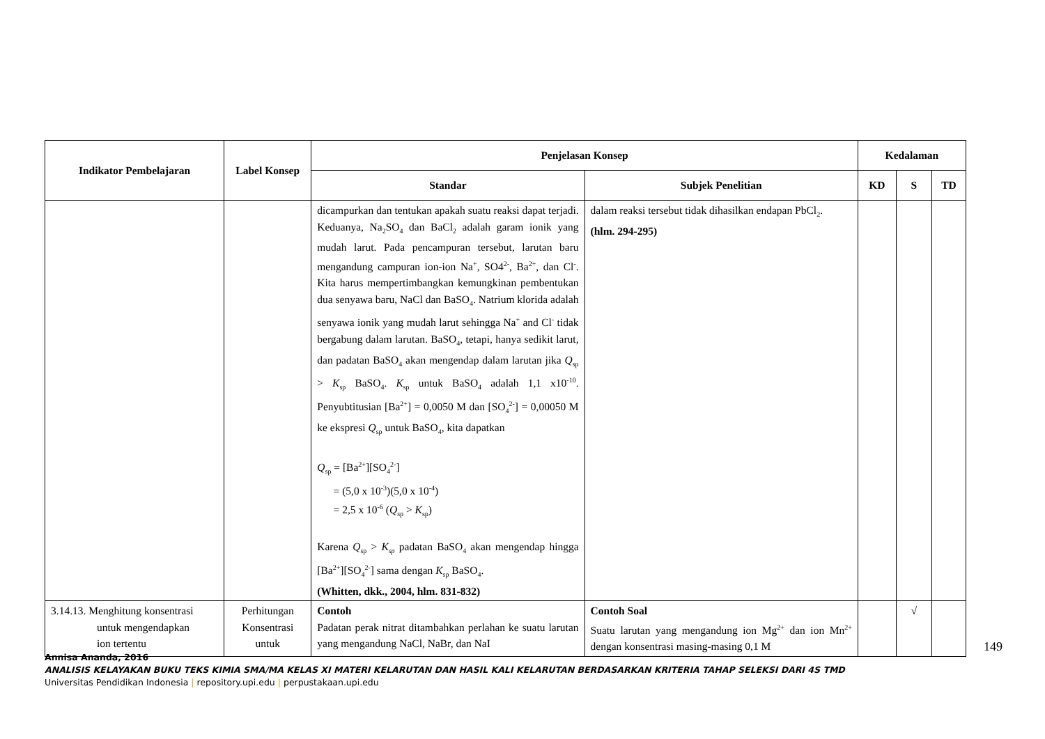| Indikator Pembelajaran | Label Konsep | Penjelasan Konsep | | Kedalaman | | |
| --- | --- | --- | --- | --- | --- | --- |
| | | Standar | Subjek Penelitian | KD | S | TD |
| | | dicampurkan dan tentukan apakah suatu reaksi dapat terjadi. Keduanya, Na<sub>2</sub>SO<sub>4</sub> dan BaCl<sub>2</sub> adalah garam ionik yang mudah larut. Pada pencampuran tersebut, larutan baru mengandung campuran ion-ion Na<sup>+</sup>, SO4<sup>2-</sup>, Ba<sup>2+</sup>, dan Cl<sup>-</sup>. Kita harus mempertimbangkan kemungkinan pembentukan dua senyawa baru, NaCl dan BaSO<sub>4</sub>. Natrium klorida adalah senyawa ionik yang mudah larut sehingga Na<sup>+</sup> and Cl<sup>-</sup> tidak bergabung dalam larutan. BaSO<sub>4</sub>, tetapi, hanya sedikit larut, dan padatan BaSO<sub>4</sub> akan mengendap dalam larutan jika Q<sub>sp</sub> > K<sub>sp</sub> BaSO<sub>4</sub>. K<sub>sp</sub> untuk BaSO<sub>4</sub> adalah 1,1 x10<sup>-10</sup>. Penyubtitusian [Ba<sup>2+</sup>] = 0,0050 M dan [SO<sub>4</sub><sup>2-</sup>] = 0,00050 M ke ekspresi Q<sub>sp</sub> untuk BaSO<sub>4</sub>, kita dapatkan Q<sub>sp</sub> = [Ba<sup>2+</sup>][SO<sub>4</sub><sup>2-</sup>] = (5,0 x 10<sup>-3</sup>)(5,0 x 10<sup>-4</sup>) = 2,5 x 10<sup>-6</sup> ( Q<sub>sp</sub> > K<sub>sp</sub>) Karena Q<sub>sp</sub> > K<sub>sp</sub> padatan BaSO<sub>4</sub> akan mengendap hingga [Ba<sup>2+</sup>][SO<sub>4</sub><sup>2-</sup>] sama dengan K<sub>sp</sub> BaSO<sub>4</sub>. (Whitten, dkk., 2004, hlm. 831-832) | dalam reaksi tersebut tidak dihasilkan endapan PbCl<sub>2</sub>. (hlm. 294-295) | | | |
| 3.14.13. Menghitung konsentrasi untuk mengendapkan ion tertentu | Perhitungan Konsentrasi untuk | Contoh Padatan perak nitrat ditambahkan perlahan ke suatu larutan yang mengandung NaCl, NaBr, dan NaI | Contoh Soal Suatu larutan yang mengandung ion Mg<sup>2+</sup> dan ion Mn<sup>2+</sup> dengan konsentrasi masing-masing 0,1 M | | √ | |
149
Annisa Ananda, 2016
ANALISIS KELAYAKAN BUKU TEKS KIMIA SMA/MA KELAS XI MATERI KELARUTAN DAN HASIL KALI KELARUTAN BERDASARKAN KRITERIA TAHAP SELEKSI DARI 4S TMD
Universitas Pendidikan Indonesia | repository.upi.edu | perpustakaan.upi.edu